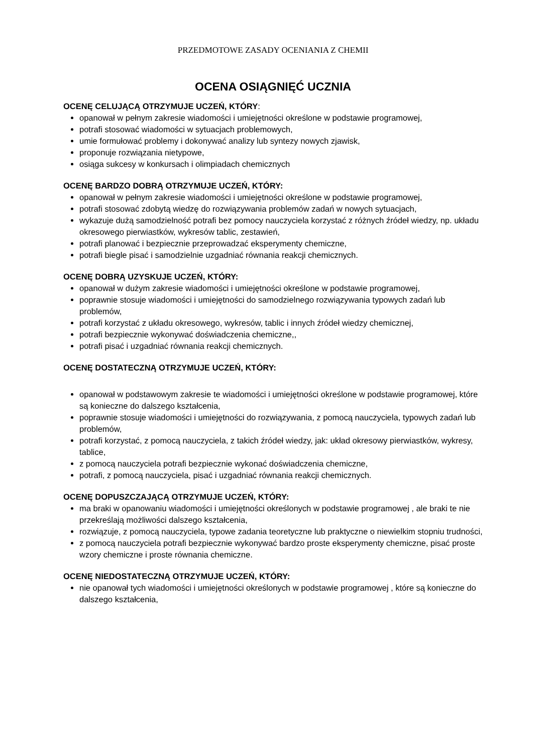PRZEDMOTOWE ZASADY OCENIANIA Z CHEMII
OCENA OSIĄGNIĘĆ UCZNIA
OCENĘ CELUJĄCĄ OTRZYMUJE UCZEŃ, KTÓRY:
opanował w pełnym zakresie wiadomości i umiejętności określone w podstawie programowej,
potrafi stosować wiadomości w sytuacjach problemowych,
umie formułować problemy i dokonywać analizy lub syntezy nowych zjawisk,
proponuje rozwiązania nietypowe,
osiąga sukcesy w konkursach i olimpiadach chemicznych
OCENĘ BARDZO DOBRĄ OTRZYMUJE UCZEŃ, KTÓRY:
opanował w pełnym zakresie wiadomości i umiejętności określone w podstawie programowej,
potrafi stosować zdobytą wiedzę do rozwiązywania problemów zadań w nowych sytuacjach,
wykazuje dużą samodzielność potrafi bez pomocy nauczyciela korzystać z różnych źródeł wiedzy, np. układu okresowego pierwiastków, wykresów tablic, zestawień,
potrafi planować i bezpiecznie przeprowadzać eksperymenty chemiczne,
potrafi biegle pisać i samodzielnie uzgadniać równania reakcji chemicznych.
OCENĘ DOBRĄ UZYSKUJE UCZEŃ, KTÓRY:
opanował w dużym zakresie wiadomości i umiejętności określone w podstawie programowej,
poprawnie stosuje wiadomości i umiejętności do samodzielnego rozwiązywania typowych zadań lub problemów,
potrafi korzystać z układu okresowego, wykresów, tablic i innych źródeł wiedzy chemicznej,
potrafi bezpiecznie wykonywać doświadczenia chemiczne,,
potrafi pisać i uzgadniać równania reakcji chemicznych.
OCENĘ DOSTATECZNĄ OTRZYMUJE UCZEŃ, KTÓRY:
opanował w podstawowym zakresie te wiadomości i umiejętności określone w podstawie programowej, które są konieczne do dalszego kształcenia,
poprawnie stosuje wiadomości i umiejętności do rozwiązywania, z pomocą nauczyciela, typowych zadań lub problemów,
potrafi korzystać, z pomocą nauczyciela, z takich źródeł wiedzy, jak: układ okresowy pierwiastków, wykresy, tablice,
z pomocą nauczyciela potrafi bezpiecznie wykonać doświadczenia chemiczne,
potrafi, z pomocą nauczyciela, pisać i uzgadniać równania reakcji chemicznych.
OCENĘ DOPUSZCZAJĄCĄ OTRZYMUJE UCZEŃ, KTÓRY:
ma braki w opanowaniu wiadomości i umiejętności określonych w podstawie programowej , ale braki te nie przekreślają możliwości dalszego kształcenia,
rozwiązuje, z pomocą nauczyciela, typowe zadania teoretyczne lub praktyczne o niewielkim stopniu trudności,
z pomocą nauczyciela potrafi bezpiecznie wykonywać bardzo proste eksperymenty chemiczne, pisać proste wzory chemiczne i proste równania chemiczne.
OCENĘ NIEDOSTATECZNĄ OTRZYMUJE UCZEŃ, KTÓRY:
nie opanował tych wiadomości i umiejętności określonych w podstawie programowej , które są konieczne do dalszego kształcenia,